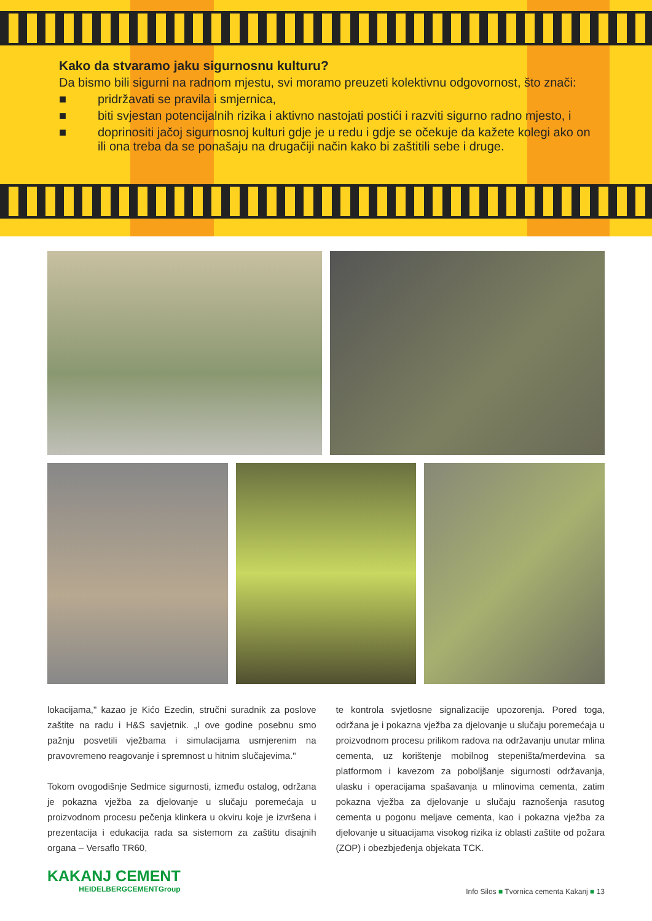Kako da stvaramo jaku sigurnosnu kulturu?
Da bismo bili sigurni na radnom mjestu, svi moramo preuzeti kolektivnu odgovornost, što znači:
■ pridržavati se pravila i smjernica,
■ biti svjestan potencijalnih rizika i aktivno nastojati postići i razviti sigurno radno mjesto, i
■ doprinositi jačoj sigurnosnoj kulturi gdje je u redu i gdje se očekuje da kažete kolegi ako on ili ona treba da se ponašaju na drugačiji način kako bi zaštitili sebe i druge.
lokacijama," kazao je Kićo Ezedin, stručni suradnik za poslove zaštite na radu i H&S savjetnik. „I ove godine posebnu smo pažnju posvetili vježbama i simulacijama usmjerenim na pravovremeno reagovanje i spremnost u hitnim slučajevima."
Tokom ovogodišnje Sedmice sigurnosti, između ostalog, održana je pokazna vježba za djelovanje u slučaju poremećaja u proizvodnom procesu pečenja klinkera u okviru koje je izvršena i prezentacija i edukacija rada sa sistemom za zaštitu disajnih organa – Versaflo TR60,
te kontrola svjetlosne signalizacije upozorenja. Pored toga, održana je i pokazna vježba za djelovanje u slučaju poremećaja u proizvodnom procesu prilikom radova na održavanju unutar mlina cementa, uz korištenje mobilnog stepeništa/merdevina sa platformom i kavezom za poboljšanje sigurnosti održavanja, ulasku i operacijama spašavanja u mlinovima cementa, zatim pokazna vježba za djelovanje u slučaju raznošenja rasutog cementa u pogonu meljave cementa, kao i pokazna vježba za djelovanje u situacijama visokog rizika iz oblasti zaštite od požara (ZOP) i obezbjeđenja objekata TCK.
KAKANJ CEMENT
HEIDELBERGCEMENTGroup
Info Silos ■ Tvornica cementa Kakanj ■ 13